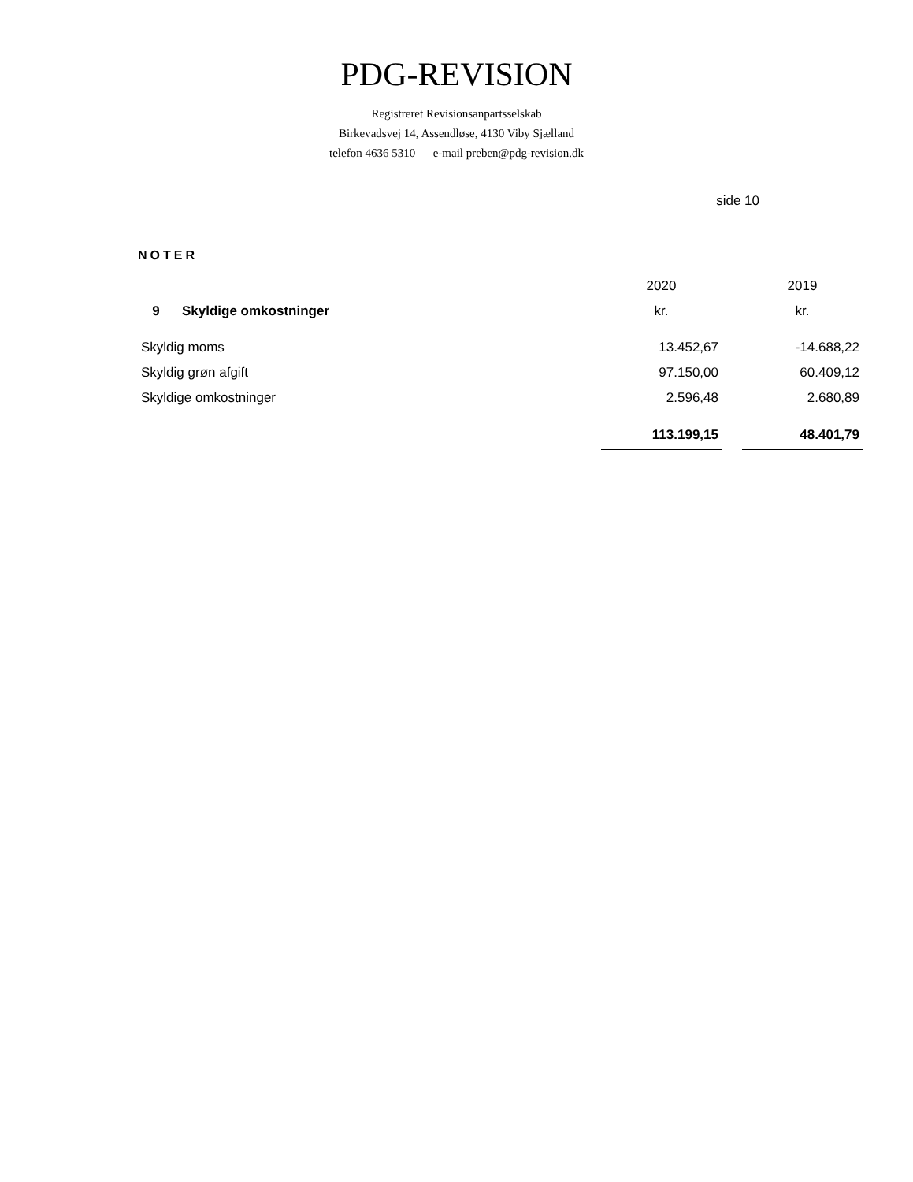PDG-REVISION
Registreret Revisionsanpartsselskab
Birkevadsvej 14, Assendløse, 4130 Viby Sjælland
telefon 4636 5310 e-mail preben@pdg-revision.dk
side 10
NOTER
| | 2020 | | 2019 |
| 9 Skyldige omkostninger | kr. | | kr. |
| Skyldig moms | 13.452,67 | | -14.688,22 |
| Skyldig grøn afgift | 97.150,00 | | 60.409,12 |
| Skyldige omkostninger | 2.596,48 | | 2.680,89 |
| | 113.199,15 | | 48.401,79 |